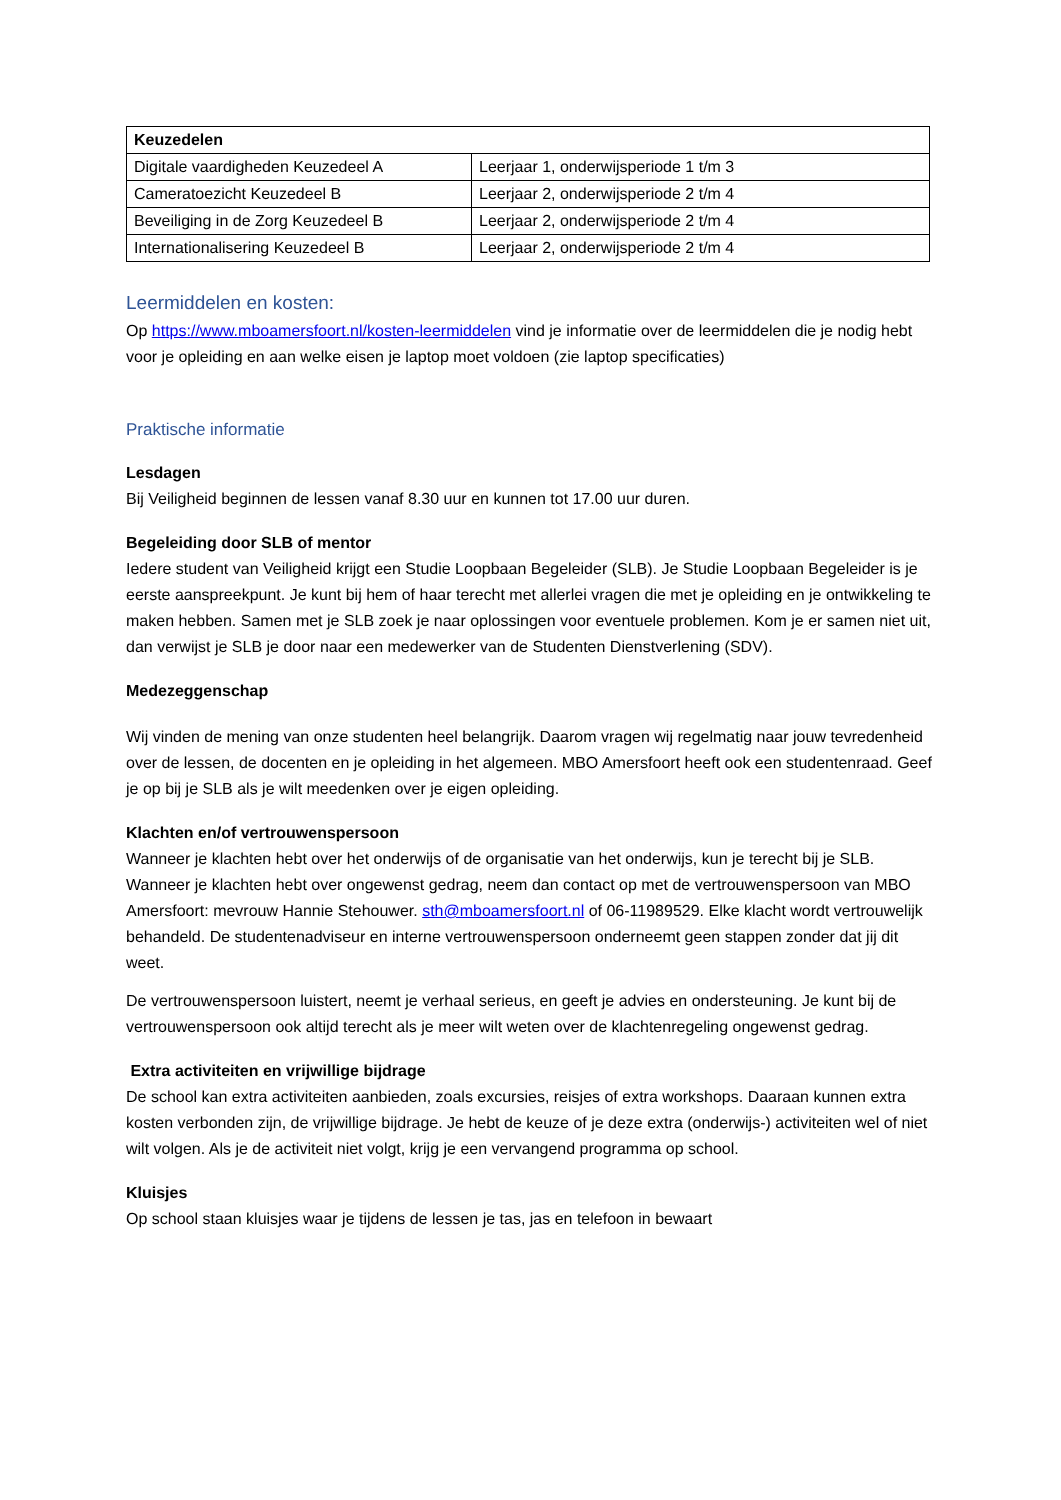| Keuzedelen | |
| --- | --- |
| Digitale vaardigheden Keuzedeel A | Leerjaar 1, onderwijsperiode 1 t/m 3 |
| Cameratoezicht Keuzedeel B | Leerjaar 2, onderwijsperiode 2 t/m 4 |
| Beveiliging in de Zorg Keuzedeel B | Leerjaar 2, onderwijsperiode 2 t/m 4 |
| Internationalisering Keuzedeel B | Leerjaar 2, onderwijsperiode 2 t/m 4 |
Leermiddelen en kosten:
Op https://www.mboamersfoort.nl/kosten-leermiddelen vind je informatie over de leermiddelen die je nodig hebt voor je opleiding en aan welke eisen je laptop moet voldoen (zie laptop specificaties)
Praktische informatie
Lesdagen
Bij Veiligheid beginnen de lessen vanaf 8.30 uur en kunnen tot 17.00 uur duren.
Begeleiding door SLB of mentor
Iedere student van Veiligheid krijgt een Studie Loopbaan Begeleider (SLB). Je Studie Loopbaan Begeleider is je eerste aanspreekpunt. Je kunt bij hem of haar terecht met allerlei vragen die met je opleiding en je ontwikkeling te maken hebben. Samen met je SLB zoek je naar oplossingen voor eventuele problemen. Kom je er samen niet uit, dan verwijst je SLB je door naar een medewerker van de Studenten Dienstverlening (SDV).
Medezeggenschap
Wij vinden de mening van onze studenten heel belangrijk. Daarom vragen wij regelmatig naar jouw tevredenheid over de lessen, de docenten en je opleiding in het algemeen. MBO Amersfoort heeft ook een studentenraad. Geef je op bij je SLB als je wilt meedenken over je eigen opleiding.
Klachten en/of vertrouwenspersoon
Wanneer je klachten hebt over het onderwijs of de organisatie van het onderwijs, kun je terecht bij je SLB. Wanneer je klachten hebt over ongewenst gedrag, neem dan contact op met de vertrouwenspersoon van MBO Amersfoort: mevrouw Hannie Stehouwer. sth@mboamersfoort.nl of 06-11989529. Elke klacht wordt vertrouwelijk behandeld. De studentenadviseur en interne vertrouwenspersoon onderneemt geen stappen zonder dat jij dit weet.
De vertrouwenspersoon luistert, neemt je verhaal serieus, en geeft je advies en ondersteuning. Je kunt bij de vertrouwenspersoon ook altijd terecht als je meer wilt weten over de klachtenregeling ongewenst gedrag.
Extra activiteiten en vrijwillige bijdrage
De school kan extra activiteiten aanbieden, zoals excursies, reisjes of extra workshops. Daaraan kunnen extra kosten verbonden zijn, de vrijwillige bijdrage. Je hebt de keuze of je deze extra (onderwijs-) activiteiten wel of niet wilt volgen. Als je de activiteit niet volgt, krijg je een vervangend programma op school.
Kluisjes
Op school staan kluisjes waar je tijdens de lessen je tas, jas en telefoon in bewaart